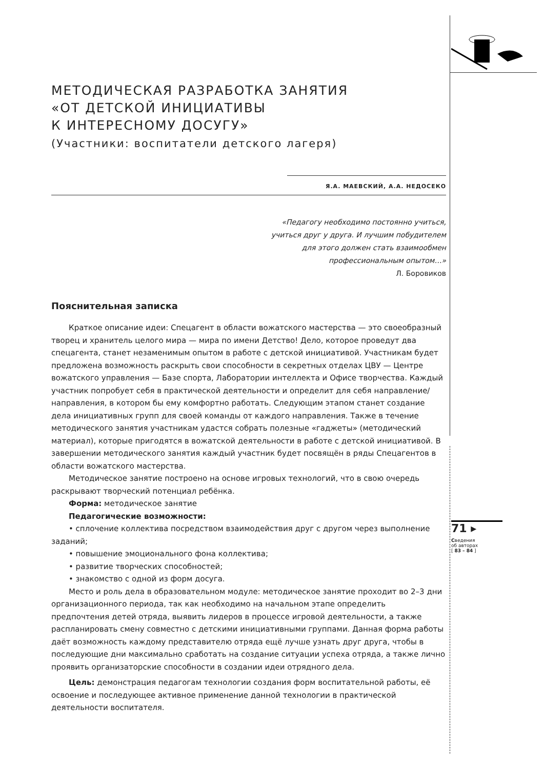МЕТОДИЧЕСКАЯ РАЗРАБОТКА ЗАНЯТИЯ
«ОТ ДЕТСКОЙ ИНИЦИАТИВЫ
К ИНТЕРЕСНОМУ ДОСУГУ»
(Участники: воспитатели детского лагеря)
Я.А. МАЕВСКИЙ, А.А. НЕДОСЕКО
«Педагогу необходимо постоянно учиться,
учиться друг у друга. И лучшим побудителем
для этого должен стать взаимообмен
профессиональным опытом…»
Л. Боровиков
Пояснительная записка
Краткое описание идеи: Спецагент в области вожатского мастерства — это своеобразный творец и хранитель целого мира — мира по имени Детство! Дело, которое проведут два спецагента, станет незаменимым опытом в работе с детской инициативой. Участникам будет предложена возможность раскрыть свои способности в секретных отделах ЦВУ — Центре вожатского управления — Базе спорта, Лаборатории интеллекта и Офисе творчества. Каждый участник попробует себя в практической деятельности и определит для себя направление/направления, в котором бы ему комфортно работать. Следующим этапом станет создание дела инициативных групп для своей команды от каждого направления. Также в течение методического занятия участникам удастся собрать полезные «гаджеты» (методический материал), которые пригодятся в вожатской деятельности в работе с детской инициативой. В завершении методического занятия каждый участник будет посвящён в ряды Спецагентов в области вожатского мастерства.
Методическое занятие построено на основе игровых технологий, что в свою очередь раскрывают творческий потенциал ребёнка.
Форма: методическое занятие
Педагогические возможности:
• сплочение коллектива посредством взаимодействия друг с другом через выполнение заданий;
• повышение эмоционального фона коллектива;
• развитие творческих способностей;
• знакомство с одной из форм досуга.
Место и роль дела в образовательном модуле: методическое занятие проходит во 2–3 дни организационного периода, так как необходимо на начальном этапе определить предпочтения детей отряда, выявить лидеров в процессе игровой деятельности, а также распланировать смену совместно с детскими инициативными группами. Данная форма работы даёт возможность каждому представителю отряда ещё лучше узнать друг друга, чтобы в последующие дни максимально сработать на создание ситуации успеха отряда, а также лично проявить организаторские способности в создании идеи отрядного дела.
Цель: демонстрация педагогам технологии создания форм воспитательной работы, её освоение и последующее активное применение данной технологии в практической деятельности воспитателя.
71 ▸
Сведения
об авторах
[ 83 – 84 ]